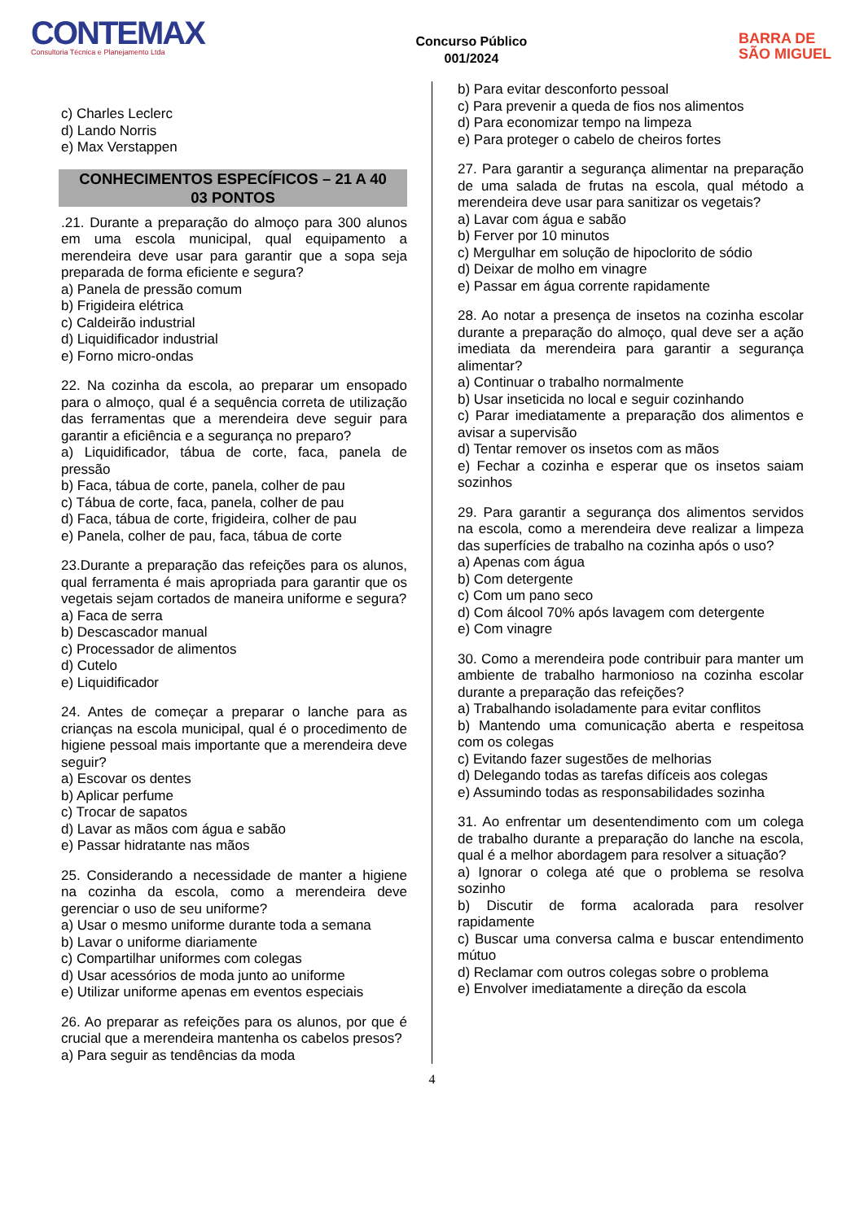CONTEMAX
Consultoria Técnica e Planejamento Ltda
Concurso Público
001/2024
BARRA DE
SÃO MIGUEL
c) Charles Leclerc
d) Lando Norris
e) Max Verstappen
CONHECIMENTOS ESPECÍFICOS – 21 A 40
03 PONTOS
.21. Durante a preparação do almoço para 300 alunos em uma escola municipal, qual equipamento a merendeira deve usar para garantir que a sopa seja preparada de forma eficiente e segura?
a) Panela de pressão comum
b) Frigideira elétrica
c) Caldeirão industrial
d) Liquidificador industrial
e) Forno micro-ondas
22. Na cozinha da escola, ao preparar um ensopado para o almoço, qual é a sequência correta de utilização das ferramentas que a merendeira deve seguir para garantir a eficiência e a segurança no preparo?
a) Liquidificador, tábua de corte, faca, panela de pressão
b) Faca, tábua de corte, panela, colher de pau
c) Tábua de corte, faca, panela, colher de pau
d) Faca, tábua de corte, frigideira, colher de pau
e) Panela, colher de pau, faca, tábua de corte
23.Durante a preparação das refeições para os alunos, qual ferramenta é mais apropriada para garantir que os vegetais sejam cortados de maneira uniforme e segura?
a) Faca de serra
b) Descascador manual
c) Processador de alimentos
d) Cutelo
e) Liquidificador
24. Antes de começar a preparar o lanche para as crianças na escola municipal, qual é o procedimento de higiene pessoal mais importante que a merendeira deve seguir?
a) Escovar os dentes
b) Aplicar perfume
c) Trocar de sapatos
d) Lavar as mãos com água e sabão
e) Passar hidratante nas mãos
25. Considerando a necessidade de manter a higiene na cozinha da escola, como a merendeira deve gerenciar o uso de seu uniforme?
a) Usar o mesmo uniforme durante toda a semana
b) Lavar o uniforme diariamente
c) Compartilhar uniformes com colegas
d) Usar acessórios de moda junto ao uniforme
e) Utilizar uniforme apenas em eventos especiais
26. Ao preparar as refeições para os alunos, por que é crucial que a merendeira mantenha os cabelos presos?
a) Para seguir as tendências da moda
b) Para evitar desconforto pessoal
c) Para prevenir a queda de fios nos alimentos
d) Para economizar tempo na limpeza
e) Para proteger o cabelo de cheiros fortes
27. Para garantir a segurança alimentar na preparação de uma salada de frutas na escola, qual método a merendeira deve usar para sanitizar os vegetais?
a) Lavar com água e sabão
b) Ferver por 10 minutos
c) Mergulhar em solução de hipoclorito de sódio
d) Deixar de molho em vinagre
e) Passar em água corrente rapidamente
28. Ao notar a presença de insetos na cozinha escolar durante a preparação do almoço, qual deve ser a ação imediata da merendeira para garantir a segurança alimentar?
a) Continuar o trabalho normalmente
b) Usar inseticida no local e seguir cozinhando
c) Parar imediatamente a preparação dos alimentos e avisar a supervisão
d) Tentar remover os insetos com as mãos
e) Fechar a cozinha e esperar que os insetos saiam sozinhos
29. Para garantir a segurança dos alimentos servidos na escola, como a merendeira deve realizar a limpeza das superfícies de trabalho na cozinha após o uso?
a) Apenas com água
b) Com detergente
c) Com um pano seco
d) Com álcool 70% após lavagem com detergente
e) Com vinagre
30. Como a merendeira pode contribuir para manter um ambiente de trabalho harmonioso na cozinha escolar durante a preparação das refeições?
a) Trabalhando isoladamente para evitar conflitos
b) Mantendo uma comunicação aberta e respeitosa com os colegas
c) Evitando fazer sugestões de melhorias
d) Delegando todas as tarefas difíceis aos colegas
e) Assumindo todas as responsabilidades sozinha
31. Ao enfrentar um desentendimento com um colega de trabalho durante a preparação do lanche na escola, qual é a melhor abordagem para resolver a situação?
a) Ignorar o colega até que o problema se resolva sozinho
b) Discutir de forma acalorada para resolver rapidamente
c) Buscar uma conversa calma e buscar entendimento mútuo
d) Reclamar com outros colegas sobre o problema
e) Envolver imediatamente a direção da escola
4